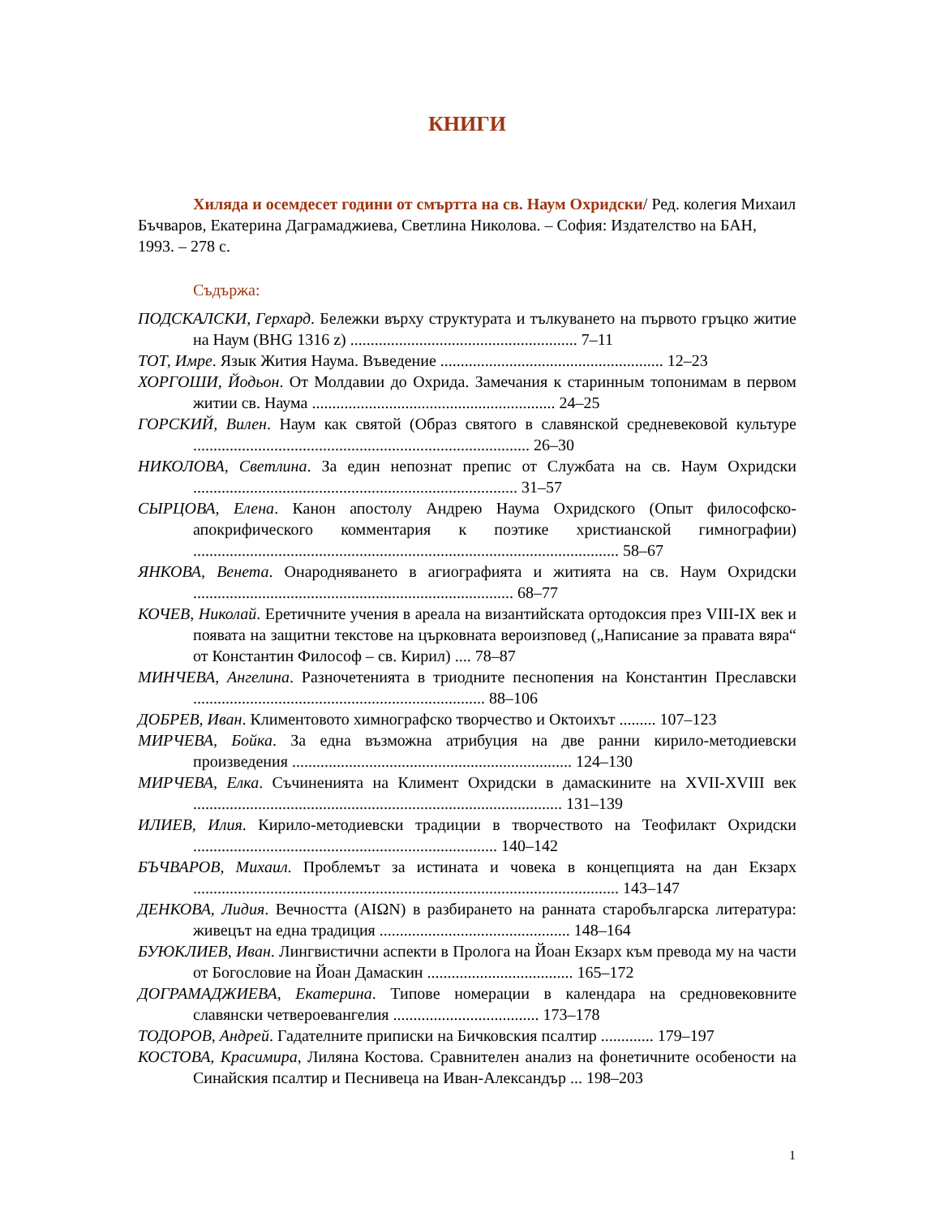КНИГИ
Хиляда и осемдесет години от смъртта на св. Наум Охридски/ Ред. колегия Михаил Бъчваров, Екатерина Даграмаджиева, Светлина Николова. – София: Издателство на БАН, 1993. – 278 с.
Съдържа:
ПОДСКАЛСКИ, Герхард. Бележки върху структурата и тълкуването на първото гръцко житие на Наум (BHG 1316 z) ........................................................ 7–11
ТОТ, Имре. Язык Жития Наума. Въведение ....................................................... 12–23
ХОРГОШИ, Йодьон. От Молдавии до Охрида. Замечания к старинным топонимам в первом житии св. Наума ............................................................ 24–25
ГОРСКИЙ, Вилен. Наум как святой (Образ святого в славянской средневековой культуре ................................................................................... 26–30
НИКОЛОВА, Светлина. За един непознат препис от Службата на св. Наум Охридски ................................................................................ 31–57
СЫРЦОВА, Елена. Канон апостолу Андрею Наума Охридского (Опыт философско-апокрифического комментария к поэтике христианской гимнографии) ......................................................................................................... 58–67
ЯНКОВА, Венета. Онародняването в агиографията и житията на св. Наум Охридски ............................................................................... 68–77
КОЧЕВ, Николай. Еретичните учения в ареала на византийската ортодоксия през VIII-IX век и появата на защитни текстове на църковната вероизповед („Написание за правата вяра“ от Константин Философ – св. Кирил) .... 78–87
МИНЧЕВА, Ангелина. Разночетенията в триодните песнопения на Константин Преславски ........................................................................ 88–106
ДОБРЕВ, Иван. Климентовото химнографско творчество и Октоихът ......... 107–123
МИРЧЕВА, Бойка. За една възможна атрибуция на две ранни кирило-методиевски произведения ..................................................................... 124–130
МИРЧЕВА, Елка. Съчиненията на Климент Охридски в дамаскините на XVII-XVIII век ........................................................................................... 131–139
ИЛИЕВ, Илия. Кирило-методиевски традиции в творчеството на Теофилакт Охридски ........................................................................... 140–142
БЪЧВАРОВ, Михаил. Проблемът за истината и човека в концепцията на дан Екзарх ......................................................................................................... 143–147
ДЕНКОВА, Лидия. Вечността (AIΩN) в разбирането на ранната старобългарска литература: живецът на една традиция ............................................... 148–164
БУЮКЛИЕВ, Иван. Лингвистични аспекти в Пролога на Йоан Екзарх към превода му на части от Богословие на Йоан Дамаскин .................................... 165–172
ДОГРАМАДЖИЕВА, Екатерина. Типове номерации в календара на средновековните славянски четвероевангелия .................................... 173–178
ТОДОРОВ, Андрей. Гадателните приписки на Бичковския псалтир ............. 179–197
КОСТОВА, Красимира, Лиляна Костова. Сравнителен анализ на фонетичните особености на Синайския псалтир и Песнивеца на Иван-Александър ... 198–203
1